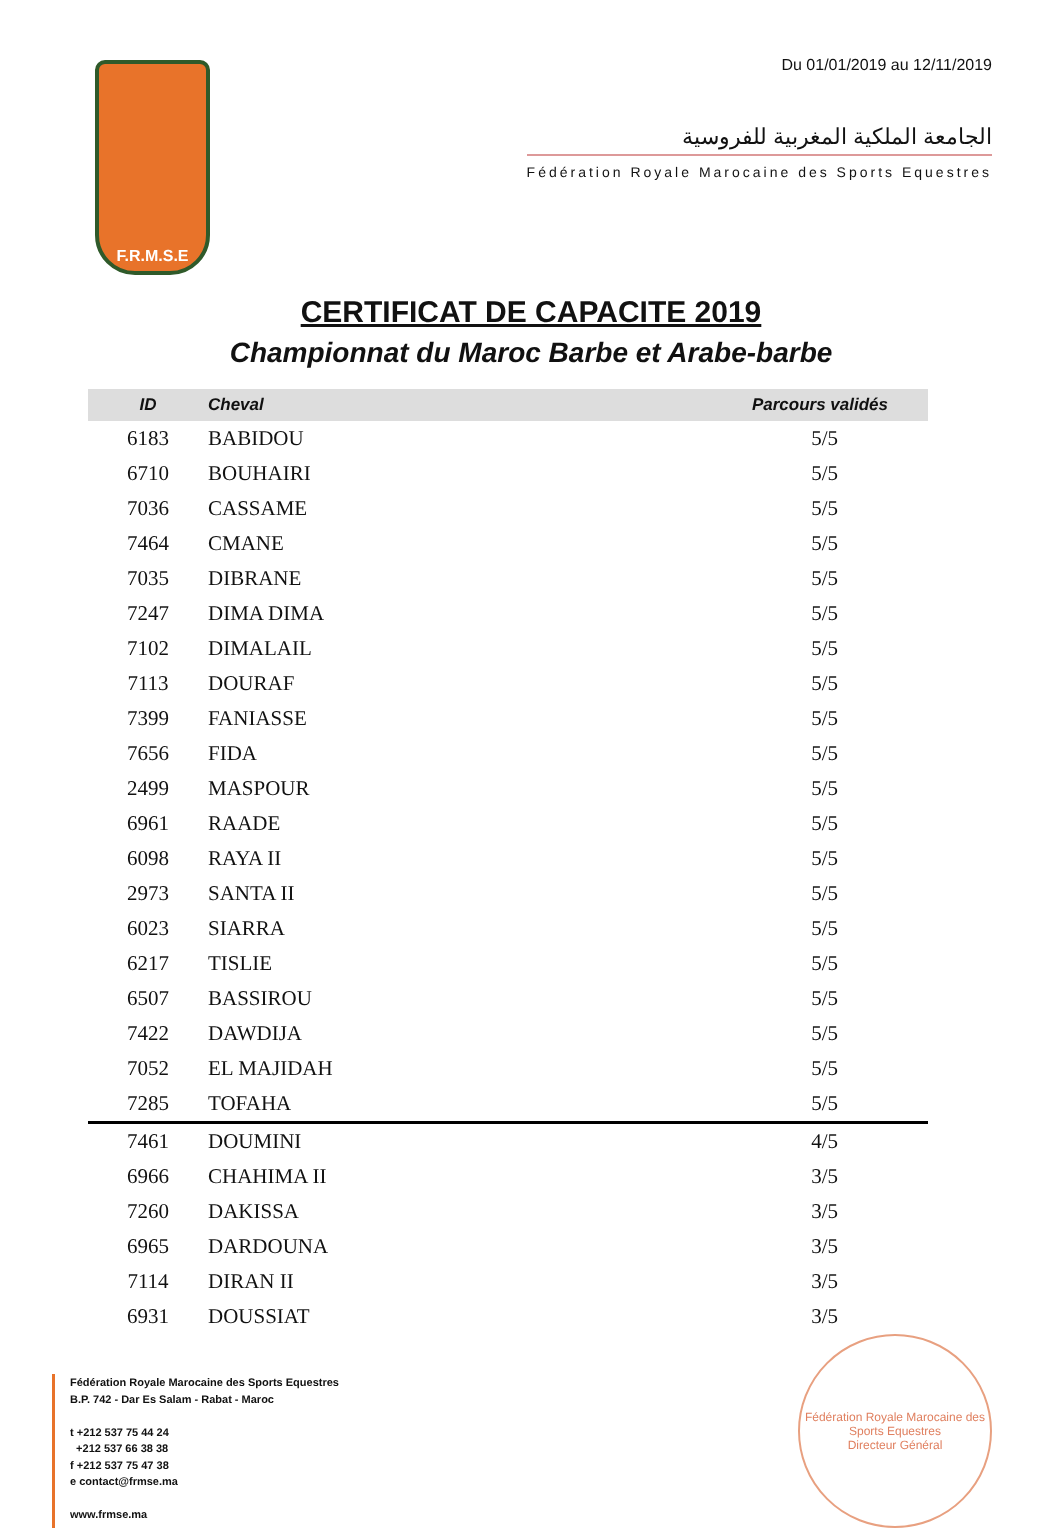F.R.M.S.E
Du 01/01/2019 au 12/11/2019
الجامعة الملكية المغربية للفروسية
Fédération Royale Marocaine des Sports Equestres
CERTIFICAT DE CAPACITE 2019
Championnat du Maroc Barbe et Arabe-barbe
| ID | Cheval | Parcours validés |
| --- | --- | --- |
| 6183 | BABIDOU | 5/5 |
| 6710 | BOUHAIRI | 5/5 |
| 7036 | CASSAME | 5/5 |
| 7464 | CMANE | 5/5 |
| 7035 | DIBRANE | 5/5 |
| 7247 | DIMA DIMA | 5/5 |
| 7102 | DIMALAIL | 5/5 |
| 7113 | DOURAF | 5/5 |
| 7399 | FANIASSE | 5/5 |
| 7656 | FIDA | 5/5 |
| 2499 | MASPOUR | 5/5 |
| 6961 | RAADE | 5/5 |
| 6098 | RAYA II | 5/5 |
| 2973 | SANTA II | 5/5 |
| 6023 | SIARRA | 5/5 |
| 6217 | TISLIE | 5/5 |
| 6507 | BASSIROU | 5/5 |
| 7422 | DAWDIJA | 5/5 |
| 7052 | EL MAJIDAH | 5/5 |
| 7285 | TOFAHA | 5/5 |
| 7461 | DOUMINI | 4/5 |
| 6966 | CHAHIMA II | 3/5 |
| 7260 | DAKISSA | 3/5 |
| 6965 | DARDOUNA | 3/5 |
| 7114 | DIRAN II | 3/5 |
| 6931 | DOUSSIAT | 3/5 |
Fédération Royale Marocaine des Sports Equestres
B.P. 742 - Dar Es Salam - Rabat - Maroc
t +212 537 75 44 24
+212 537 66 38 38
f +212 537 75 47 38
e contact@frmse.ma
www.frmse.ma
Fédération Royale Marocaine des Sports Equestres
Directeur Général